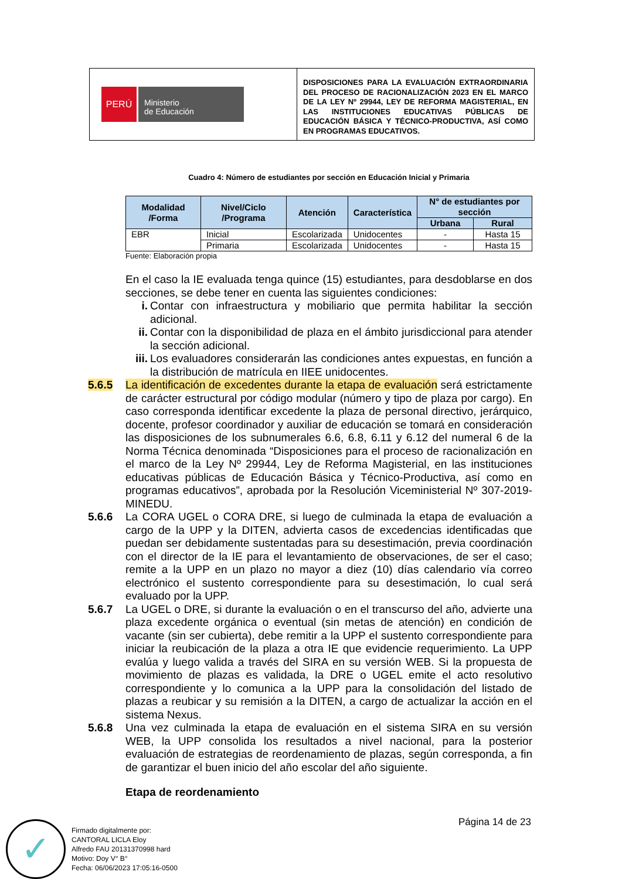PERÚ
Ministerio
de Educación
DISPOSICIONES PARA LA EVALUACIÓN EXTRAORDINARIA DEL PROCESO DE RACIONALIZACIÓN 2023 EN EL MARCO DE LA LEY Nº 29944, LEY DE REFORMA MAGISTERIAL, EN LAS INSTITUCIONES EDUCATIVAS PÚBLICAS DE EDUCACIÓN BÁSICA Y TÉCNICO-PRODUCTIVA, ASÍ COMO EN PROGRAMAS EDUCATIVOS.
Cuadro 4: Número de estudiantes por sección en Educación Inicial y Primaria
| Modalidad /Forma | Nivel/Ciclo /Programa | Atención | Característica | N° de estudiantes por sección | |
| --- | --- | --- | --- | --- | --- |
| | | | | Urbana | Rural |
| EBR | Inicial | Escolarizada | Unidocentes | - | Hasta 15 |
| | Primaria | Escolarizada | Unidocentes | - | Hasta 15 |
Fuente: Elaboración propia
En el caso la IE evaluada tenga quince (15) estudiantes, para desdoblarse en dos secciones, se debe tener en cuenta las siguientes condiciones:
i. Contar con infraestructura y mobiliario que permita habilitar la sección adicional.
ii. Contar con la disponibilidad de plaza en el ámbito jurisdiccional para atender la sección adicional.
iii. Los evaluadores considerarán las condiciones antes expuestas, en función a la distribución de matrícula en IIEE unidocentes.
5.6.5 La identificación de excedentes durante la etapa de evaluación será estrictamente de carácter estructural por código modular (número y tipo de plaza por cargo). En caso corresponda identificar excedente la plaza de personal directivo, jerárquico, docente, profesor coordinador y auxiliar de educación se tomará en consideración las disposiciones de los subnumerales 6.6, 6.8, 6.11 y 6.12 del numeral 6 de la Norma Técnica denominada “Disposiciones para el proceso de racionalización en el marco de la Ley Nº 29944, Ley de Reforma Magisterial, en las instituciones educativas públicas de Educación Básica y Técnico-Productiva, así como en programas educativos”, aprobada por la Resolución Viceministerial Nº 307-2019-MINEDU.
5.6.6 La CORA UGEL o CORA DRE, si luego de culminada la etapa de evaluación a cargo de la UPP y la DITEN, advierta casos de excedencias identificadas que puedan ser debidamente sustentadas para su desestimación, previa coordinación con el director de la IE para el levantamiento de observaciones, de ser el caso; remite a la UPP en un plazo no mayor a diez (10) días calendario vía correo electrónico el sustento correspondiente para su desestimación, lo cual será evaluado por la UPP.
5.6.7 La UGEL o DRE, si durante la evaluación o en el transcurso del año, advierte una plaza excedente orgánica o eventual (sin metas de atención) en condición de vacante (sin ser cubierta), debe remitir a la UPP el sustento correspondiente para iniciar la reubicación de la plaza a otra IE que evidencie requerimiento. La UPP evalúa y luego valida a través del SIRA en su versión WEB. Si la propuesta de movimiento de plazas es validada, la DRE o UGEL emite el acto resolutivo correspondiente y lo comunica a la UPP para la consolidación del listado de plazas a reubicar y su remisión a la DITEN, a cargo de actualizar la acción en el sistema Nexus.
5.6.8 Una vez culminada la etapa de evaluación en el sistema SIRA en su versión WEB, la UPP consolida los resultados a nivel nacional, para la posterior evaluación de estrategias de reordenamiento de plazas, según corresponda, a fin de garantizar el buen inicio del año escolar del año siguiente.
Etapa de reordenamiento
Página 14 de 23
✓
Firmado digitalmente por:
CANTORAL LICLA Eloy
Alfredo FAU 20131370998 hard
Motivo: Doy V° B°
Fecha: 06/06/2023 17:05:16-0500